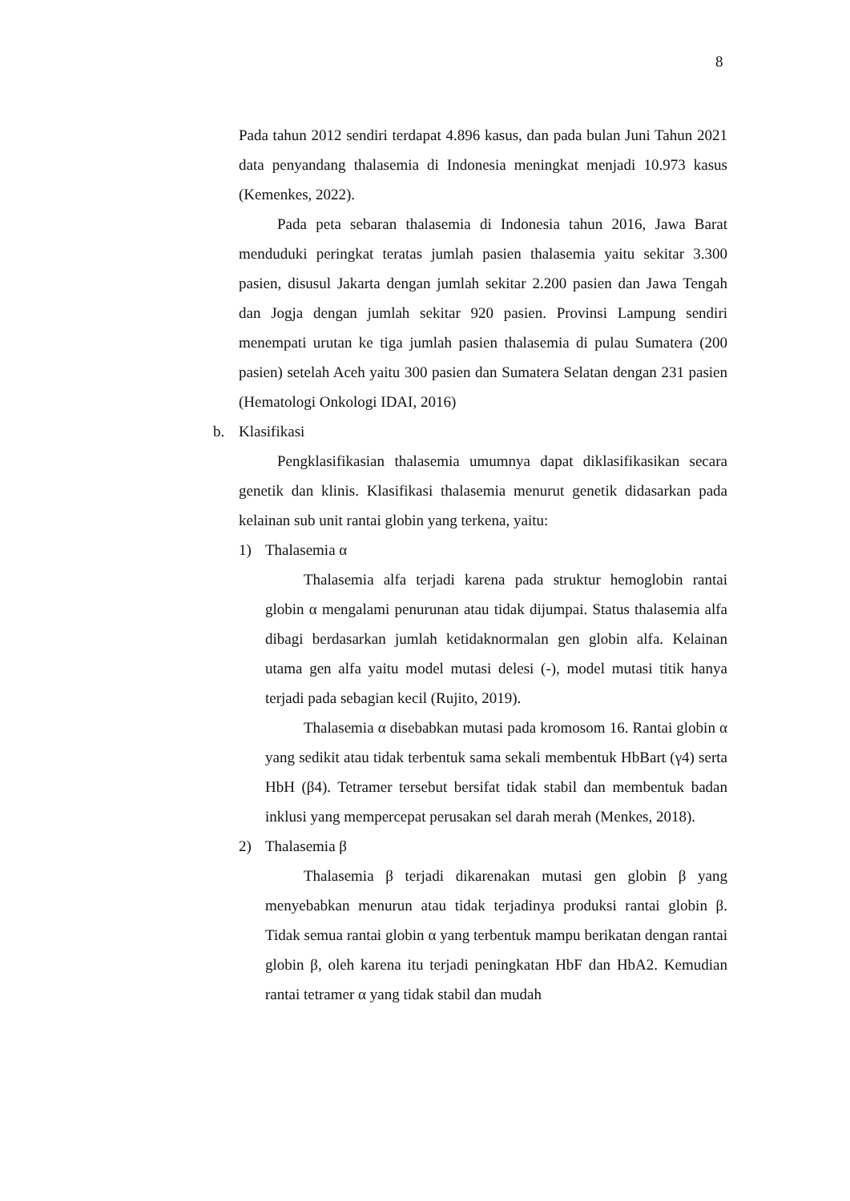8
Pada tahun 2012 sendiri terdapat 4.896 kasus, dan pada bulan Juni Tahun 2021 data penyandang thalasemia di Indonesia meningkat menjadi 10.973 kasus (Kemenkes, 2022).
Pada peta sebaran thalasemia di Indonesia tahun 2016, Jawa Barat menduduki peringkat teratas jumlah pasien thalasemia yaitu sekitar 3.300 pasien, disusul Jakarta dengan jumlah sekitar 2.200 pasien dan Jawa Tengah dan Jogja dengan jumlah sekitar 920 pasien. Provinsi Lampung sendiri menempati urutan ke tiga jumlah pasien thalasemia di pulau Sumatera (200 pasien) setelah Aceh yaitu 300 pasien dan Sumatera Selatan dengan 231 pasien (Hematologi Onkologi IDAI, 2016)
b. Klasifikasi
Pengklasifikasian thalasemia umumnya dapat diklasifikasikan secara genetik dan klinis. Klasifikasi thalasemia menurut genetik didasarkan pada kelainan sub unit rantai globin yang terkena, yaitu:
1) Thalasemia α
Thalasemia alfa terjadi karena pada struktur hemoglobin rantai globin α mengalami penurunan atau tidak dijumpai. Status thalasemia alfa dibagi berdasarkan jumlah ketidaknormalan gen globin alfa. Kelainan utama gen alfa yaitu model mutasi delesi (-), model mutasi titik hanya terjadi pada sebagian kecil (Rujito, 2019).
Thalasemia α disebabkan mutasi pada kromosom 16. Rantai globin α yang sedikit atau tidak terbentuk sama sekali membentuk HbBart (γ4) serta HbH (β4). Tetramer tersebut bersifat tidak stabil dan membentuk badan inklusi yang mempercepat perusakan sel darah merah (Menkes, 2018).
2) Thalasemia β
Thalasemia β terjadi dikarenakan mutasi gen globin β yang menyebabkan menurun atau tidak terjadinya produksi rantai globin β. Tidak semua rantai globin α yang terbentuk mampu berikatan dengan rantai globin β, oleh karena itu terjadi peningkatan HbF dan HbA2. Kemudian rantai tetramer α yang tidak stabil dan mudah